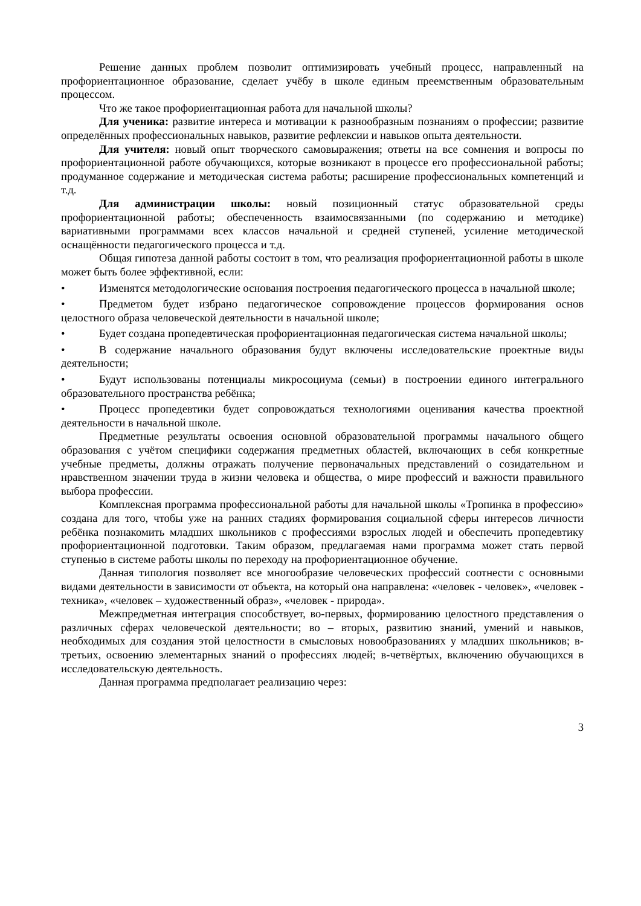Решение данных проблем позволит оптимизировать учебный процесс, направленный на профориентационное образование, сделает учёбу в школе единым преемственным образовательным процессом.
Что же такое профориентационная работа для начальной школы?
Для ученика: развитие интереса и мотивации к разнообразным познаниям о профессии; развитие определённых профессиональных навыков, развитие рефлексии и навыков опыта деятельности.
Для учителя: новый опыт творческого самовыражения; ответы на все сомнения и вопросы по профориентационной работе обучающихся, которые возникают в процессе его профессиональной работы; продуманное содержание и методическая система работы; расширение профессиональных компетенций и т.д.
Для администрации школы: новый позиционный статус образовательной среды профориентационной работы; обеспеченность взаимосвязанными (по содержанию и методике) вариативными программами всех классов начальной и средней ступеней, усиление методической оснащённости педагогического процесса и т.д.
Общая гипотеза данной работы состоит в том, что реализация профориентационной работы в школе может быть более эффективной, если:
• Изменятся методологические основания построения педагогического процесса в начальной школе;
• Предметом будет избрано педагогическое сопровождение процессов формирования основ целостного образа человеческой деятельности в начальной школе;
• Будет создана пропедевтическая профориентационная педагогическая система начальной школы;
• В содержание начального образования будут включены исследовательские проектные виды деятельности;
• Будут использованы потенциалы микросоциума (семьи) в построении единого интегрального образовательного пространства ребёнка;
• Процесс пропедевтики будет сопровождаться технологиями оценивания качества проектной деятельности в начальной школе.
Предметные результаты освоения основной образовательной программы начального общего образования с учётом специфики содержания предметных областей, включающих в себя конкретные учебные предметы, должны отражать получение первоначальных представлений о созидательном и нравственном значении труда в жизни человека и общества, о мире профессий и важности правильного выбора профессии.
Комплексная программа профессиональной работы для начальной школы «Тропинка в профессию» создана для того, чтобы уже на ранних стадиях формирования социальной сферы интересов личности ребёнка познакомить младших школьников с профессиями взрослых людей и обеспечить пропедевтику профориентационной подготовки. Таким образом, предлагаемая нами программа может стать первой ступенью в системе работы школы по переходу на профориентационное обучение.
Данная типология позволяет все многообразие человеческих профессий соотнести с основными видами деятельности в зависимости от объекта, на который она направлена: «человек - человек», «человек - техника», «человек – художественный образ», «человек - природа».
Межпредметная интеграция способствует, во-первых, формированию целостного представления о различных сферах человеческой деятельности; во – вторых, развитию знаний, умений и навыков, необходимых для создания этой целостности в смысловых новообразованиях у младших школьников; в-третьих, освоению элементарных знаний о профессиях людей; в-четвёртых, включению обучающихся в исследовательскую деятельность.
Данная программа предполагает реализацию через:
3